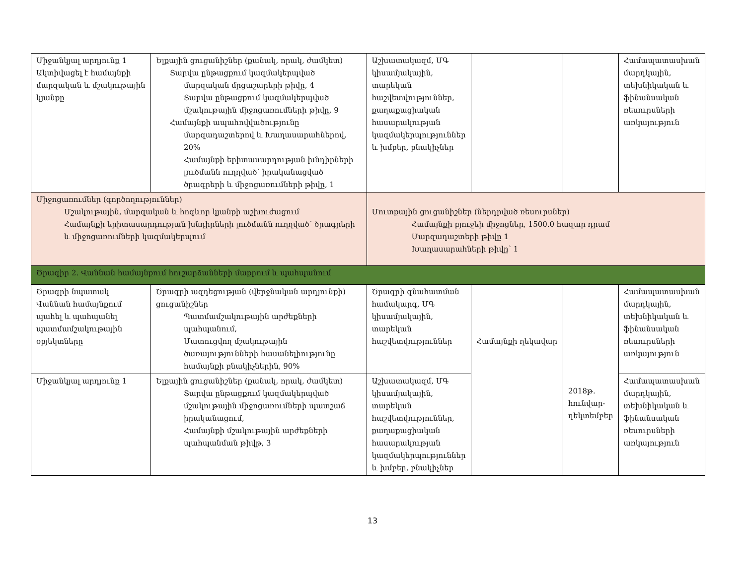| Միջանկյալ արդյունք 1 Ակտիվացել է համայնքի մարզական և մշակութային կյանքը | Ելքային ցուցանիշներ (քանակ, որակ, ժամկետ) Տարվա ընթացքում կազմակերպված մարզական մրցաշարերի թիվը, 4 Տարվա ընթացքում կազմակերպված մշակութային միջոցառումների թիվը, 9 Համայնքի ապահովվածությունը մարզադաշտերով և Խաղասարահներով, 20% Համայնքի երիտասարդության խնդիրների լուծմանն ուղղված՝ իրականացված ծրագրերի և միջոցառումների թիվը, 1 | Աշխատակազմ, ՄԳ կիսամյակային, տարեկան հաշվետվություններ, քաղաքացիական հասարակության կազմակերպություններ և խմբեր, բնակիչներ | | | Համապատասխան մարդկային, տեխնիկական և ֆինանսական ռեսուրսների առկայություն |
| Միջոցառումներ (գործողություններ) Մշակութային, մարզական և հոգևոր կյանքի աշխուժացում Համայնքի երիտասարդության խնդիրների լուծմանն ուղղված՝ ծրագրերի և միջոցառումների կազմակերպում | | Մուտքային ցուցանիշներ (ներդրված ռեսուրսներ) Համայնքի բյուջեի միջոցներ, 1500.0 հազար դրամ Մարզադաշտերի թիվը 1 Խաղասարահների թիվը՝ 1 | | | |
| Ծրագիր 2. Վաննան համայնքում հուշարձանների մաքրում և պահպանում | | | | | |
| Ծրագրի նպատակ Վաննան համայնքում պահել և պահպանել պատմամշակութային օբյեկտները | Ծրագրի ազդեցության (վերջնական արդյունքի) ցուցանիշներ Պատմամշակութային արժեքների պահպանում, Մատուցվող մշակութային ծառայությունների հասանելիությունը համայնքի բնակիչներին, 90% | Ծրագրի գնահատման համակարգ, ՄԳ կիսամյակային, տարեկան հաշվետվություններ | Համայնքի ղեկավար | 2018թ. հունվար-դեկտեմբեր | Համապատասխան մարդկային, տեխնիկական և ֆինանսական ռեսուրսների առկայություն |
| Միջանկյալ արդյունք 1 | Ելքային ցուցանիշներ (քանակ, որակ, ժամկետ) Տարվա ընթացքում կազմակերպված մշակութային միջոցառումների պատշաճ իրականացում, Համայնքի մշակութային արժեքների պահպանման թիվթ, 3 | Աշխատակազմ, ՄԳ կիսամյակային, տարեկան հաշվետվություններ, քաղաքացիական հասարակության կազմակերպություններ և խմբեր, բնակիչներ | | | Համապատասխան մարդկային, տեխնիկական և ֆինանսական ռեսուրսների առկայություն |
13